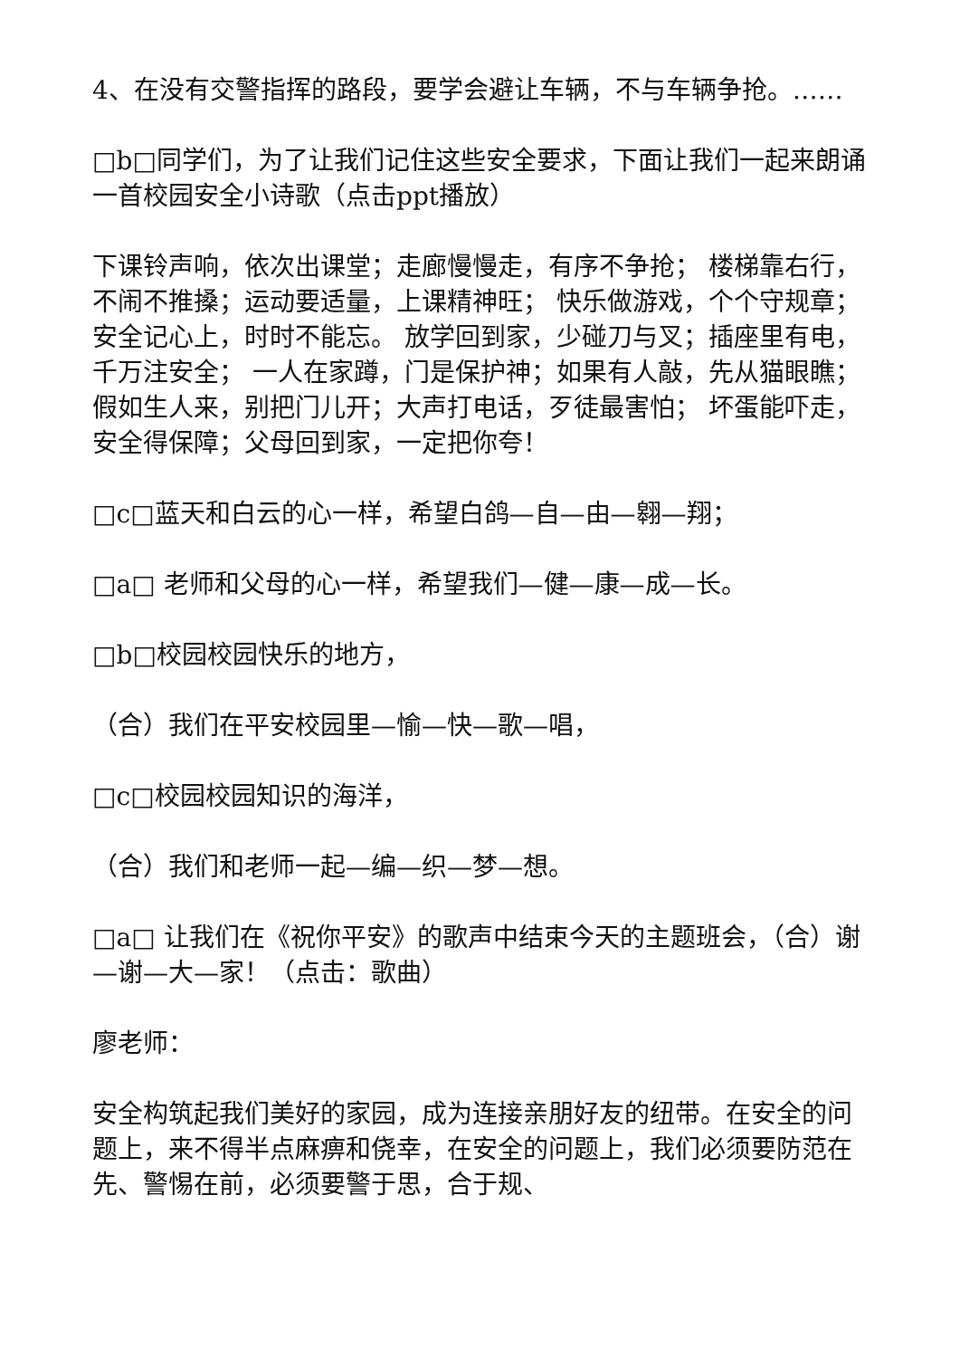4、在没有交警指挥的路段，要学会避让车辆，不与车辆争抢。……
□b□同学们，为了让我们记住这些安全要求，下面让我们一起来朗诵一首校园安全小诗歌（点击ppt播放）
下课铃声响，依次出课堂；走廊慢慢走，有序不争抢； 楼梯靠右行，不闹不推搡；运动要适量，上课精神旺； 快乐做游戏，个个守规章；安全记心上，时时不能忘。 放学回到家，少碰刀与叉；插座里有电，千万注安全； 一人在家蹲，门是保护神；如果有人敲，先从猫眼瞧； 假如生人来，别把门儿开；大声打电话，歹徒最害怕； 坏蛋能吓走，安全得保障；父母回到家，一定把你夸！
□c□蓝天和白云的心一样，希望白鸽—自—由—翱—翔；
□a□ 老师和父母的心一样，希望我们—健—康—成—长。
□b□校园校园快乐的地方，
（合）我们在平安校园里—愉—快—歌—唱，
□c□校园校园知识的海洋，
（合）我们和老师一起—编—织—梦—想。
□a□ 让我们在《祝你平安》的歌声中结束今天的主题班会，（合）谢—谢—大—家！（点击：歌曲）
廖老师：
安全构筑起我们美好的家园，成为连接亲朋好友的纽带。在安全的问题上，来不得半点麻痹和侥幸，在安全的问题上，我们必须要防范在先、警惕在前，必须要警于思，合于规、